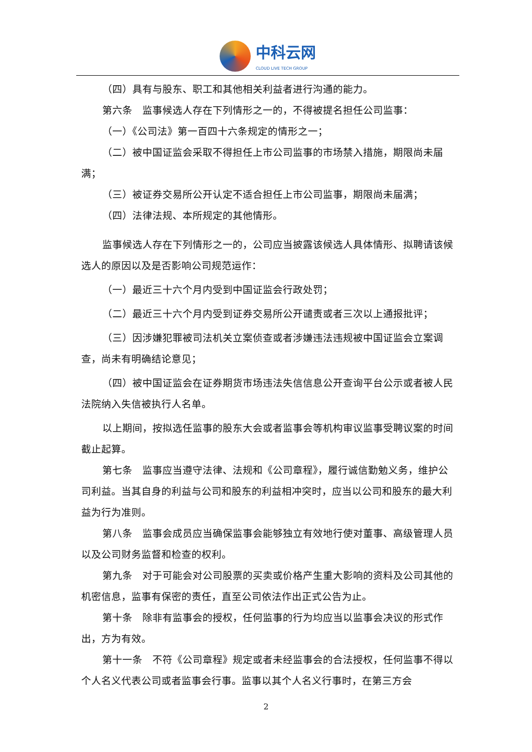中科云网
CLOUD LIVE TECH GROUP
（四）具有与股东、职工和其他相关利益者进行沟通的能力。
第六条　监事候选人存在下列情形之一的，不得被提名担任公司监事：
（一）《公司法》第一百四十六条规定的情形之一；
（二）被中国证监会采取不得担任上市公司监事的市场禁入措施，期限尚未届满；
（三）被证券交易所公开认定不适合担任上市公司监事，期限尚未届满；
（四）法律法规、本所规定的其他情形。
监事候选人存在下列情形之一的，公司应当披露该候选人具体情形、拟聘请该候选人的原因以及是否影响公司规范运作：
（一）最近三十六个月内受到中国证监会行政处罚；
（二）最近三十六个月内受到证券交易所公开谴责或者三次以上通报批评；
（三）因涉嫌犯罪被司法机关立案侦查或者涉嫌违法违规被中国证监会立案调查，尚未有明确结论意见；
（四）被中国证监会在证券期货市场违法失信信息公开查询平台公示或者被人民法院纳入失信被执行人名单。
以上期间，按拟选任监事的股东大会或者监事会等机构审议监事受聘议案的时间截止起算。
第七条　监事应当遵守法律、法规和《公司章程》，履行诚信勤勉义务，维护公司利益。当其自身的利益与公司和股东的利益相冲突时，应当以公司和股东的最大利益为行为准则。
第八条　监事会成员应当确保监事会能够独立有效地行使对董事、高级管理人员以及公司财务监督和检查的权利。
第九条　对于可能会对公司股票的买卖或价格产生重大影响的资料及公司其他的机密信息，监事有保密的责任，直至公司依法作出正式公告为止。
第十条　除非有监事会的授权，任何监事的行为均应当以监事会决议的形式作出，方为有效。
第十一条　不符《公司章程》规定或者未经监事会的合法授权，任何监事不得以个人名义代表公司或者监事会行事。监事以其个人名义行事时，在第三方会
2